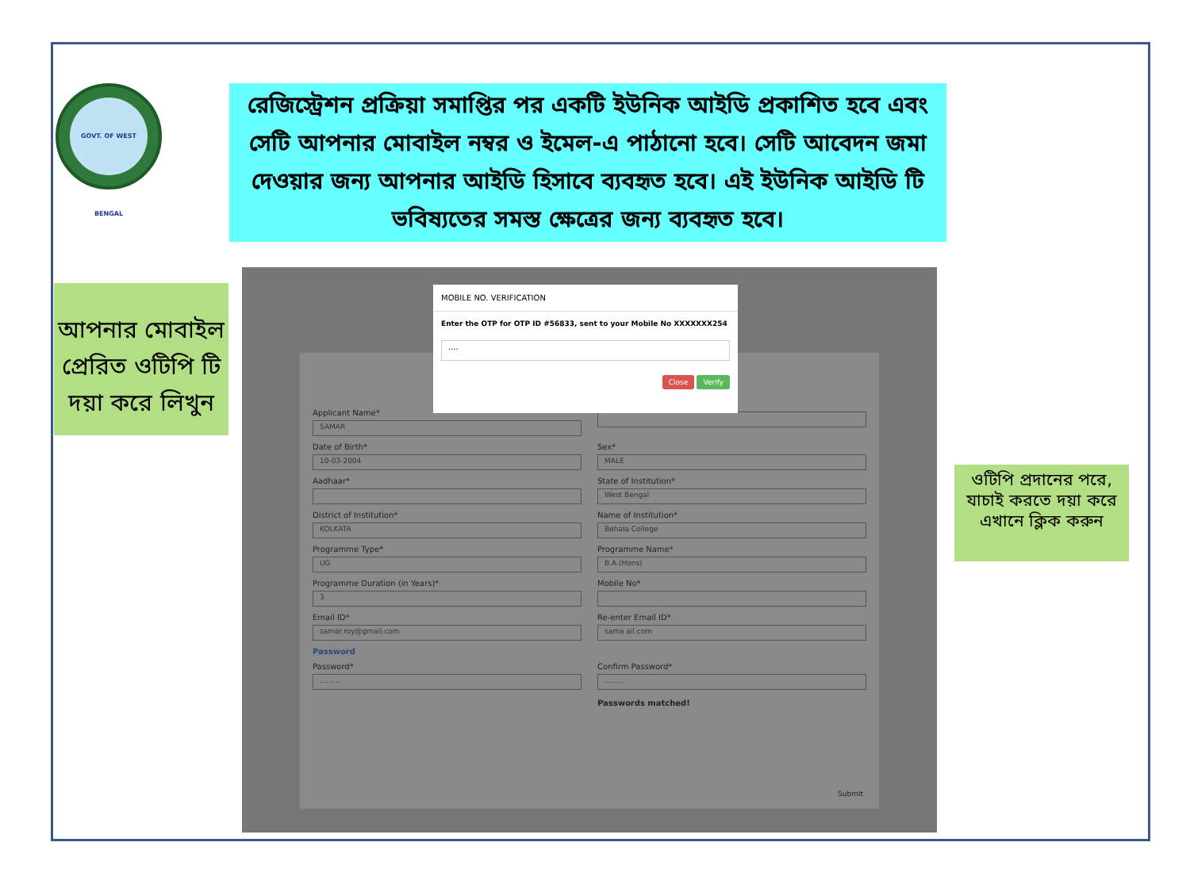GOVT. OF WEST BENGAL
রেজিস্ট্রেশন প্রক্রিয়া সমাপ্তির পর একটি ইউনিক আইডি প্রকাশিত হবে এবং সেটি আপনার মোবাইল নম্বর ও ইমেল-এ পাঠানো হবে। সেটি আবেদন জমা দেওয়ার জন্য আপনার আইডি হিসাবে ব্যবহৃত হবে। এই ইউনিক আইডি টি ভবিষ্যতের সমস্ত ক্ষেত্রের জন্য ব্যবহৃত হবে।
আপনার মোবাইল প্রেরিত ওটিপি টি দয়া করে লিখুন
Applicant Name*
SAMAR
Date of Birth*
10-03-2004
Sex*
MALE
Aadhaar*
State of Institution*
West Bengal
District of Institution*
KOLKATA
Name of Institution*
Behala College
Programme Type*
UG
Programme Name*
B.A.(Hons)
Programme Duration (in Years)*
3
Mobile No*
Email ID*
samar.roy@gmail.com
Re-enter Email ID*
sama ail.com
Password
Password*
.........
Confirm Password*
.........
Passwords matched!
Submit
MOBILE NO. VERIFICATION
Enter the OTP for OTP ID #56833, sent to your Mobile No XXXXXXX254
....
Close Verify
ওটিপি প্রদানের পরে, যাচাই করতে দয়া করে এখানে ক্লিক করুন